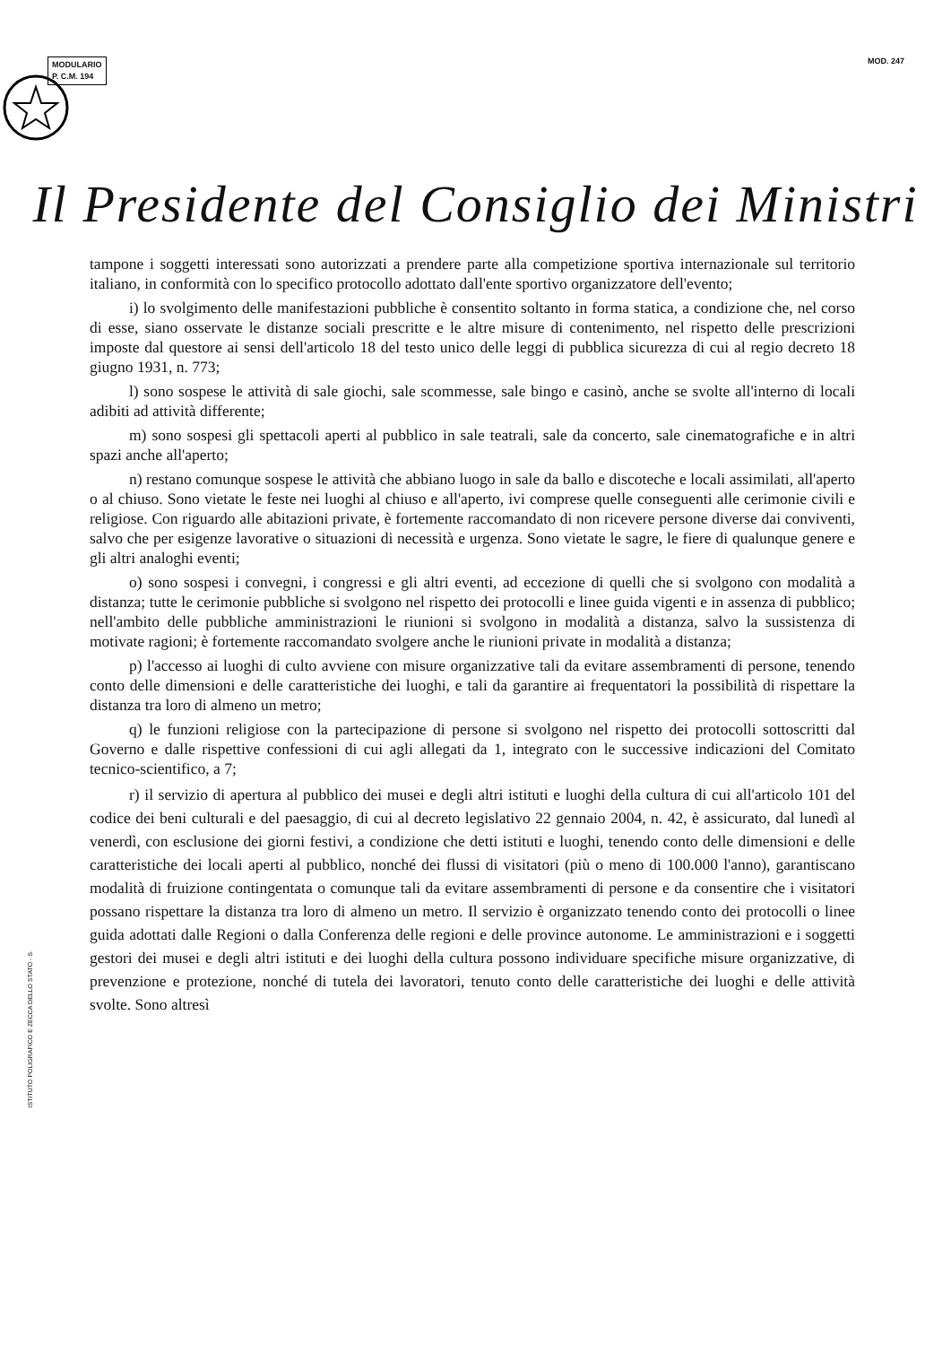MODULARIO
P. C.M. 194
MOD. 247
Il Presidente del Consiglio dei Ministri
ISTITUTO POLIGRAFICO E ZECCA DELLO STATO - S.
tampone i soggetti interessati sono autorizzati a prendere parte alla competizione sportiva internazionale sul territorio italiano, in conformità con lo specifico protocollo adottato dall'ente sportivo organizzatore dell'evento;
i) lo svolgimento delle manifestazioni pubbliche è consentito soltanto in forma statica, a condizione che, nel corso di esse, siano osservate le distanze sociali prescritte e le altre misure di contenimento, nel rispetto delle prescrizioni imposte dal questore ai sensi dell'articolo 18 del testo unico delle leggi di pubblica sicurezza di cui al regio decreto 18 giugno 1931, n. 773;
l) sono sospese le attività di sale giochi, sale scommesse, sale bingo e casinò, anche se svolte all'interno di locali adibiti ad attività differente;
m) sono sospesi gli spettacoli aperti al pubblico in sale teatrali, sale da concerto, sale cinematografiche e in altri spazi anche all'aperto;
n) restano comunque sospese le attività che abbiano luogo in sale da ballo e discoteche e locali assimilati, all'aperto o al chiuso. Sono vietate le feste nei luoghi al chiuso e all'aperto, ivi comprese quelle conseguenti alle cerimonie civili e religiose. Con riguardo alle abitazioni private, è fortemente raccomandato di non ricevere persone diverse dai conviventi, salvo che per esigenze lavorative o situazioni di necessità e urgenza. Sono vietate le sagre, le fiere di qualunque genere e gli altri analoghi eventi;
o) sono sospesi i convegni, i congressi e gli altri eventi, ad eccezione di quelli che si svolgono con modalità a distanza; tutte le cerimonie pubbliche si svolgono nel rispetto dei protocolli e linee guida vigenti e in assenza di pubblico; nell'ambito delle pubbliche amministrazioni le riunioni si svolgono in modalità a distanza, salvo la sussistenza di motivate ragioni; è fortemente raccomandato svolgere anche le riunioni private in modalità a distanza;
p) l'accesso ai luoghi di culto avviene con misure organizzative tali da evitare assembramenti di persone, tenendo conto delle dimensioni e delle caratteristiche dei luoghi, e tali da garantire ai frequentatori la possibilità di rispettare la distanza tra loro di almeno un metro;
q) le funzioni religiose con la partecipazione di persone si svolgono nel rispetto dei protocolli sottoscritti dal Governo e dalle rispettive confessioni di cui agli allegati da 1, integrato con le successive indicazioni del Comitato tecnico-scientifico, a 7;
r) il servizio di apertura al pubblico dei musei e degli altri istituti e luoghi della cultura di cui all'articolo 101 del codice dei beni culturali e del paesaggio, di cui al decreto legislativo 22 gennaio 2004, n. 42, è assicurato, dal lunedì al venerdì, con esclusione dei giorni festivi, a condizione che detti istituti e luoghi, tenendo conto delle dimensioni e delle caratteristiche dei locali aperti al pubblico, nonché dei flussi di visitatori (più o meno di 100.000 l'anno), garantiscano modalità di fruizione contingentata o comunque tali da evitare assembramenti di persone e da consentire che i visitatori possano rispettare la distanza tra loro di almeno un metro. Il servizio è organizzato tenendo conto dei protocolli o linee guida adottati dalle Regioni o dalla Conferenza delle regioni e delle province autonome. Le amministrazioni e i soggetti gestori dei musei e degli altri istituti e dei luoghi della cultura possono individuare specifiche misure organizzative, di prevenzione e protezione, nonché di tutela dei lavoratori, tenuto conto delle caratteristiche dei luoghi e delle attività svolte. Sono altresì